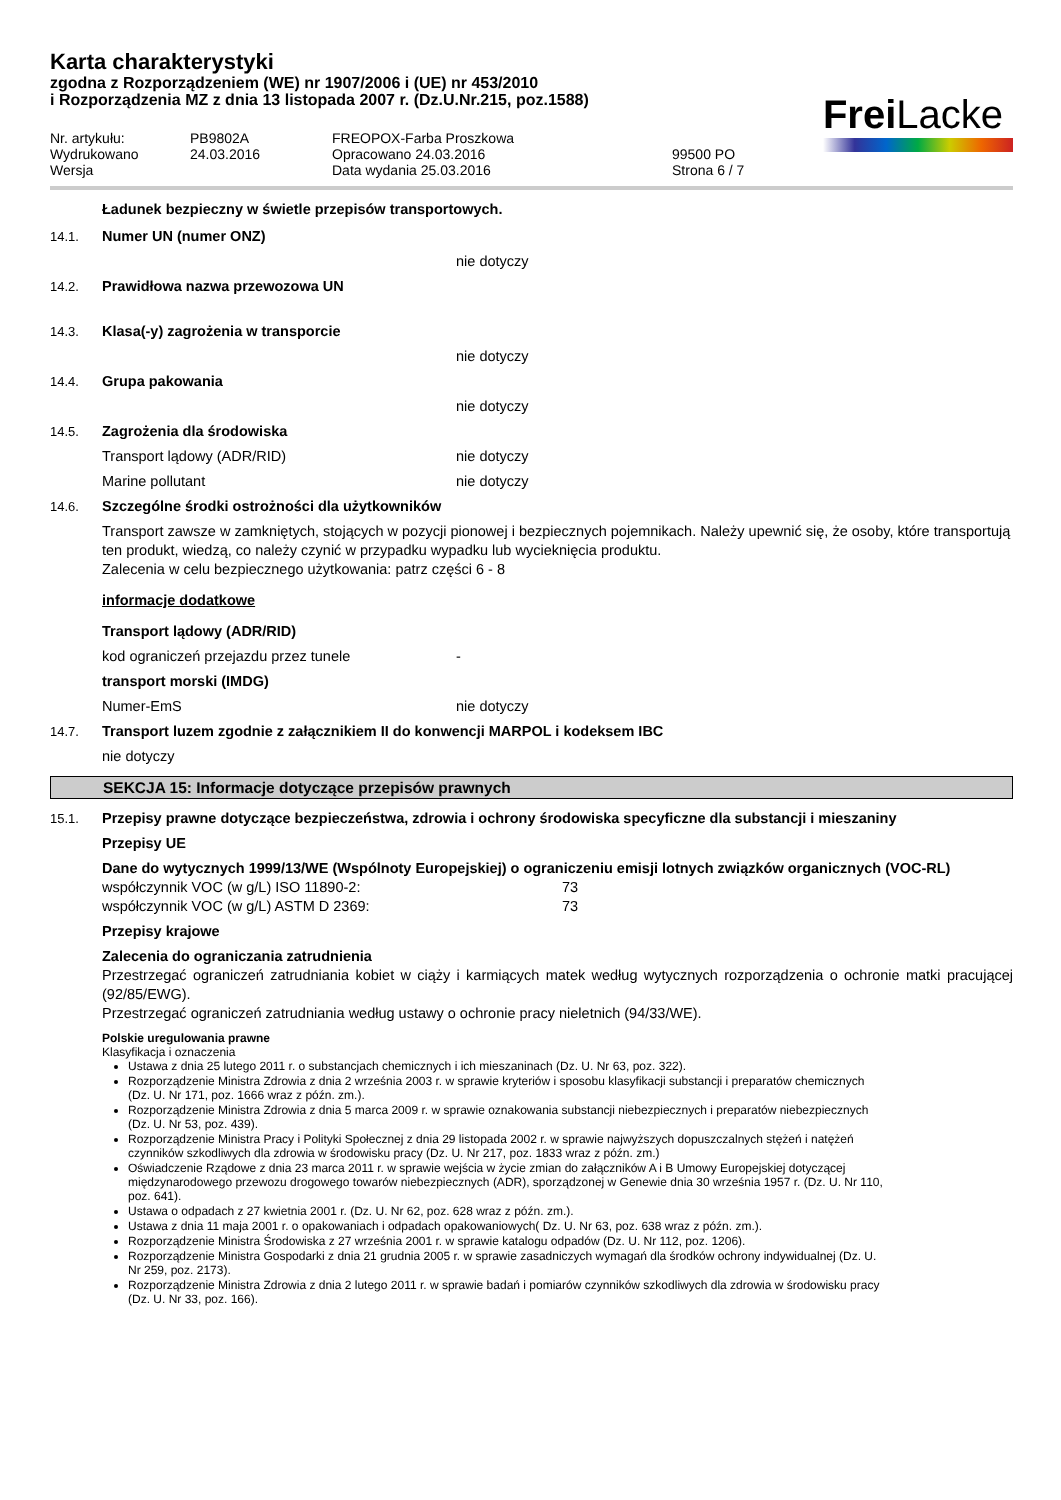Karta charakterystyki
zgodna z Rozporządzeniem (WE) nr 1907/2006 i (UE) nr 453/2010
i Rozporządzenia MZ z dnia 13 listopada 2007 r. (Dz.U.Nr.215, poz.1588)
Frei Lacke
Nr. artykułu: PB9802A FREOPOX-Farba Proszkowa Wydrukowano 24.03.2016 Opracowano 24.03.2016 99500 PO Wersja Data wydania 25.03.2016 Strona 6 / 7
Ładunek bezpieczny w świetle przepisów transportowych.
14.1. Numer UN (numer ONZ)
nie dotyczy
14.2. Prawidłowa nazwa przewozowa UN
14.3. Klasa(-y) zagrożenia w transporcie
nie dotyczy
14.4. Grupa pakowania
nie dotyczy
14.5. Zagrożenia dla środowiska
Transport lądowy (ADR/RID) nie dotyczy
Marine pollutant nie dotyczy
14.6. Szczególne środki ostrożności dla użytkowników
Transport zawsze w zamkniętych, stojących w pozycji pionowej i bezpiecznych pojemnikach. Należy upewnić się, że osoby, które transportują ten produkt, wiedzą, co należy czynić w przypadku wypadku lub wycieknięcia produktu.
Zalecenia w celu bezpiecznego użytkowania: patrz części 6 - 8
informacje dodatkowe
Transport lądowy (ADR/RID)
kod ograniczeń przejazdu przez tunele -
transport morski (IMDG)
Numer-EmS nie dotyczy
14.7. Transport luzem zgodnie z załącznikiem II do konwencji MARPOL i kodeksem IBC
nie dotyczy
SEKCJA 15: Informacje dotyczące przepisów prawnych
15.1. Przepisy prawne dotyczące bezpieczeństwa, zdrowia i ochrony środowiska specyficzne dla substancji i mieszaniny
Przepisy UE
Dane do wytycznych 1999/13/WE (Wspólnoty Europejskiej) o ograniczeniu emisji lotnych związków organicznych (VOC-RL)
współczynnik VOC (w g/L) ISO 11890-2: 73
współczynnik VOC (w g/L) ASTM D 2369: 73
Przepisy krajowe
Zalecenia do ograniczania zatrudnienia
Przestrzegać ograniczeń zatrudniania kobiet w ciąży i karmiących matek według wytycznych rozporządzenia o ochronie matki pracującej (92/85/EWG).
Przestrzegać ograniczeń zatrudniania według ustawy o ochronie pracy nieletnich (94/33/WE).
Polskie uregulowania prawne
Klasyfikacja i oznaczenia
Ustawa z dnia 25 lutego 2011 r. o substancjach chemicznych i ich mieszaninach (Dz. U. Nr 63, poz. 322).
Rozporządzenie Ministra Zdrowia z dnia 2 września 2003 r. w sprawie kryteriów i sposobu klasyfikacji substancji i preparatów chemicznych (Dz. U. Nr 171, poz. 1666 wraz z późn. zm.).
Rozporządzenie Ministra Zdrowia z dnia 5 marca 2009 r. w sprawie oznakowania substancji niebezpiecznych i preparatów niebezpiecznych (Dz. U. Nr 53, poz. 439).
Rozporządzenie Ministra Pracy i Polityki Społecznej z dnia 29 listopada 2002 r. w sprawie najwyższych dopuszczalnych stężeń i natężeń czynników szkodliwych dla zdrowia w środowisku pracy (Dz. U. Nr 217, poz. 1833 wraz z późn. zm.)
Oświadczenie Rządowe z dnia 23 marca 2011 r. w sprawie wejścia w życie zmian do załączników A i B Umowy Europejskiej dotyczącej międzynarodowego przewozu drogowego towarów niebezpiecznych (ADR), sporządzonej w Genewie dnia 30 września 1957 r. (Dz. U. Nr 110, poz. 641).
Ustawa o odpadach z 27 kwietnia 2001 r. (Dz. U. Nr 62, poz. 628 wraz z późn. zm.).
Ustawa z dnia 11 maja 2001 r. o opakowaniach i odpadach opakowaniowych( Dz. U. Nr 63, poz. 638 wraz z późn. zm.).
Rozporządzenie Ministra Środowiska z 27 września 2001 r. w sprawie katalogu odpadów (Dz. U. Nr 112, poz. 1206).
Rozporządzenie Ministra Gospodarki z dnia 21 grudnia 2005 r. w sprawie zasadniczych wymagań dla środków ochrony indywidualnej (Dz. U. Nr 259, poz. 2173).
Rozporządzenie Ministra Zdrowia z dnia 2 lutego 2011 r. w sprawie badań i pomiarów czynników szkodliwych dla zdrowia w środowisku pracy (Dz. U. Nr 33, poz. 166).